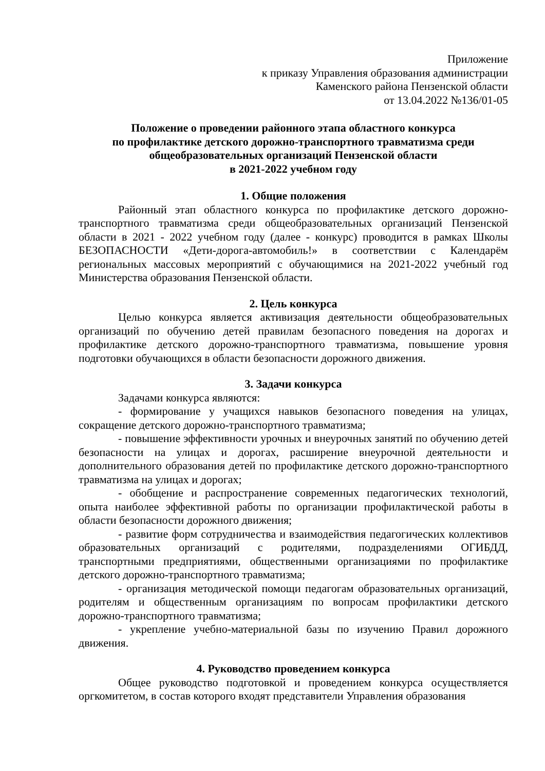Приложение
к приказу Управления образования администрации
Каменского района Пензенской области
от 13.04.2022 №136/01-05
Положение о проведении районного этапа областного конкурса
по профилактике детского дорожно-транспортного травматизма среди
общеобразовательных организаций Пензенской области
в 2021-2022 учебном году
1. Общие положения
Районный этап областного конкурса по профилактике детского дорожно-транспортного травматизма среди общеобразовательных организаций Пензенской области в 2021 - 2022 учебном году (далее - конкурс) проводится в рамках Школы БЕЗОПАСНОСТИ «Дети-дорога-автомобиль!» в соответствии с Календарём региональных массовых мероприятий с обучающимися на 2021-2022 учебный год Министерства образования Пензенской области.
2. Цель конкурса
Целью конкурса является активизация деятельности общеобразовательных организаций по обучению детей правилам безопасного поведения на дорогах и профилактике детского дорожно-транспортного травматизма, повышение уровня подготовки обучающихся в области безопасности дорожного движения.
3. Задачи конкурса
Задачами конкурса являются:
- формирование у учащихся навыков безопасного поведения на улицах, сокращение детского дорожно-транспортного травматизма;
- повышение эффективности урочных и внеурочных занятий по обучению детей безопасности на улицах и дорогах, расширение внеурочной деятельности и дополнительного образования детей по профилактике детского дорожно-транспортного травматизма на улицах и дорогах;
- обобщение и распространение современных педагогических технологий, опыта наиболее эффективной работы по организации профилактической работы в области безопасности дорожного движения;
- развитие форм сотрудничества и взаимодействия педагогических коллективов образовательных организаций с родителями, подразделениями ОГИБДД, транспортными предприятиями, общественными организациями по профилактике детского дорожно-транспортного травматизма;
- организация методической помощи педагогам образовательных организаций, родителям и общественным организациям по вопросам профилактики детского дорожно-транспортного травматизма;
- укрепление учебно-материальной базы по изучению Правил дорожного движения.
4. Руководство проведением конкурса
Общее руководство подготовкой и проведением конкурса осуществляется оргкомитетом, в состав которого входят представители Управления образования